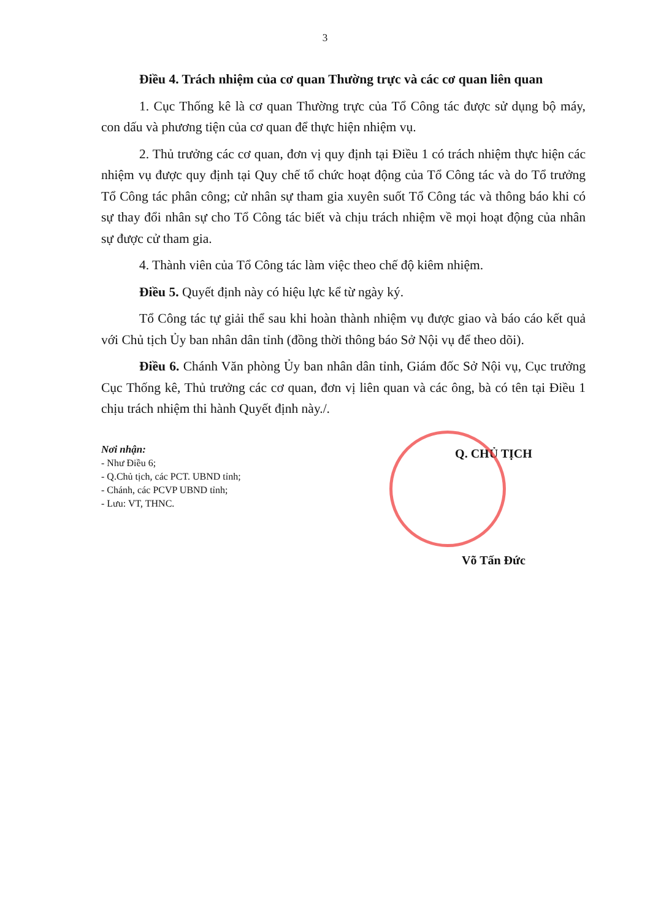3
Điều 4. Trách nhiệm của cơ quan Thường trực và các cơ quan liên quan
1. Cục Thống kê là cơ quan Thường trực của Tổ Công tác được sử dụng bộ máy, con dấu và phương tiện của cơ quan để thực hiện nhiệm vụ.
2. Thủ trưởng các cơ quan, đơn vị quy định tại Điều 1 có trách nhiệm thực hiện các nhiệm vụ được quy định tại Quy chế tổ chức hoạt động của Tổ Công tác và do Tổ trưởng Tổ Công tác phân công; cử nhân sự tham gia xuyên suốt Tổ Công tác và thông báo khi có sự thay đổi nhân sự cho Tổ Công tác biết và chịu trách nhiệm về mọi hoạt động của nhân sự được cử tham gia.
4. Thành viên của Tổ Công tác làm việc theo chế độ kiêm nhiệm.
Điều 5. Quyết định này có hiệu lực kể từ ngày ký.
Tổ Công tác tự giải thể sau khi hoàn thành nhiệm vụ được giao và báo cáo kết quả với Chủ tịch Ủy ban nhân dân tỉnh (đồng thời thông báo Sở Nội vụ để theo dõi).
Điều 6. Chánh Văn phòng Ủy ban nhân dân tỉnh, Giám đốc Sở Nội vụ, Cục trưởng Cục Thống kê, Thủ trưởng các cơ quan, đơn vị liên quan và các ông, bà có tên tại Điều 1 chịu trách nhiệm thi hành Quyết định này./.
Nơi nhận:
- Như Điều 6;
- Q.Chủ tịch, các PCT. UBND tỉnh;
- Chánh, các PCVP UBND tỉnh;
- Lưu: VT, THNC.
Q. CHỦ TỊCH
Võ Tấn Đức